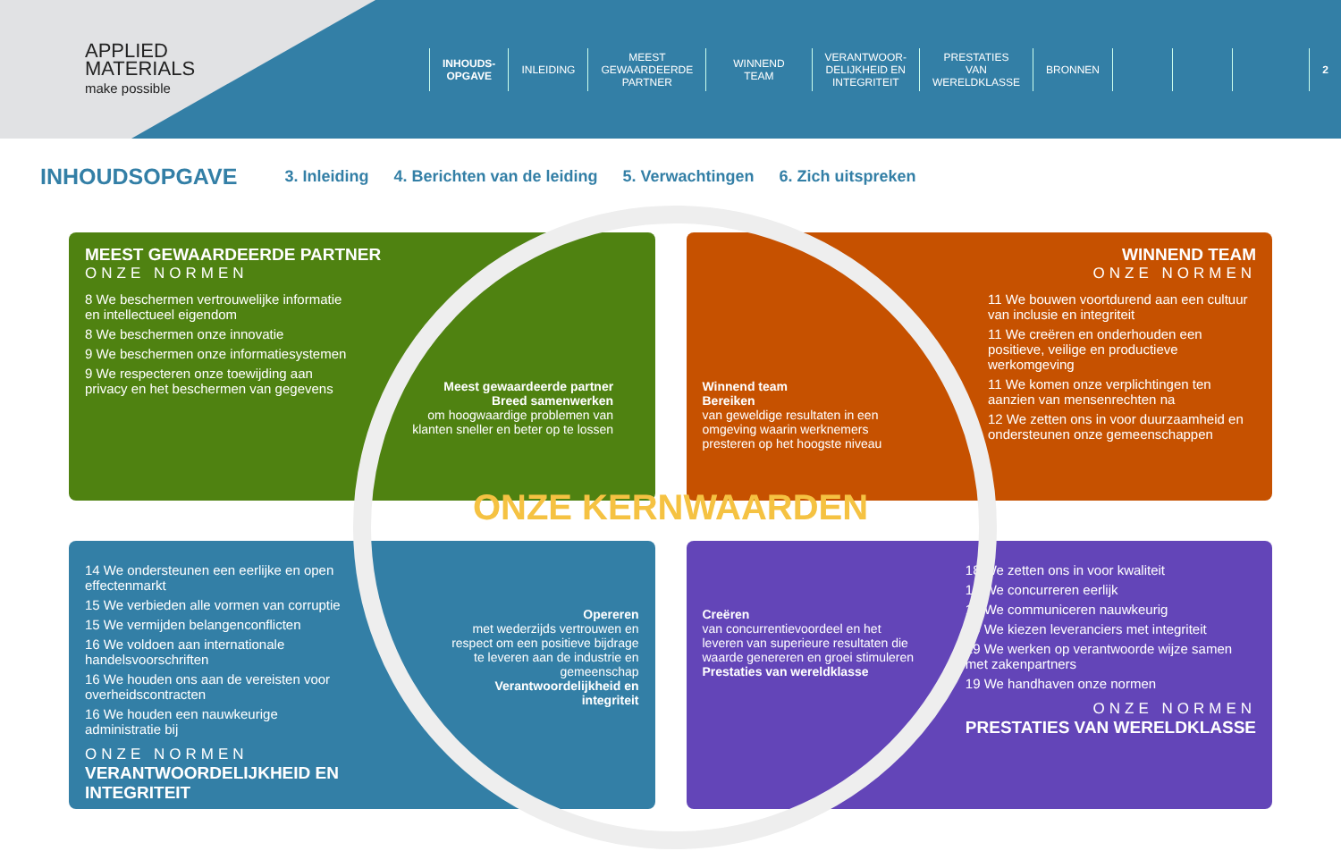APPLIED
MATERIALS
make possible
INHOUDS-
OPGAVE
INLEIDING MEEST
GEWAARDEERDE
PARTNER
WINNEND TEAM VERANTWOOR-
DELIJKHEID EN
INTEGRITEIT
PRESTATIES VAN
WERELDKLASSE
BRONNEN 2
INHOUDSOPGAVE
3. Inleiding 4. Berichten van de leiding 5. Verwachtingen 6. Zich uitspreken
MEEST GEWAARDEERDE PARTNER
ONZE NORMEN
8 We beschermen vertrouwelijke informatie en intellectueel eigendom
8 We beschermen onze innovatie
9 We beschermen onze informatiesystemen
9 We respecteren onze toewijding aan privacy en het beschermen van gegevens
Meest gewaardeerde partner
Breed samenwerken
om hoogwaardige problemen van klanten sneller en beter op te lossen
Winnend team
Bereiken
van geweldige resultaten in een omgeving waarin werknemers presteren op het hoogste niveau
WINNEND TEAM
ONZE NORMEN
11 We bouwen voortdurend aan een cultuur van inclusie en integriteit
11 We creëren en onderhouden een positieve, veilige en productieve werkomgeving
11 We komen onze verplichtingen ten aanzien van mensenrechten na
12 We zetten ons in voor duurzaamheid en ondersteunen onze gemeenschappen
14 We ondersteunen een eerlijke en open effectenmarkt
15 We verbieden alle vormen van corruptie
15 We vermijden belangenconflicten
16 We voldoen aan internationale handelsvoorschriften
16 We houden ons aan de vereisten voor overheidscontracten
16 We houden een nauwkeurige administratie bij
ONZE NORMEN
VERANTWOORDELIJKHEID EN INTEGRITEIT
Opereren
met wederzijds vertrouwen en respect om een positieve bijdrage te leveren aan de industrie en gemeenschap
Verantwoordelijkheid en integriteit
Creëren
van concurrentievoordeel en het leveren van superieure resultaten die waarde genereren en groei stimuleren
Prestaties van wereldklasse
18 We zetten ons in voor kwaliteit
18 We concurreren eerlijk
18 We communiceren nauwkeurig
19 We kiezen leveranciers met integriteit
19 We werken op verantwoorde wijze samen met zakenpartners
19 We handhaven onze normen
ONZE NORMEN
PRESTATIES VAN WERELDKLASSE
ONZE KERNWAARDEN